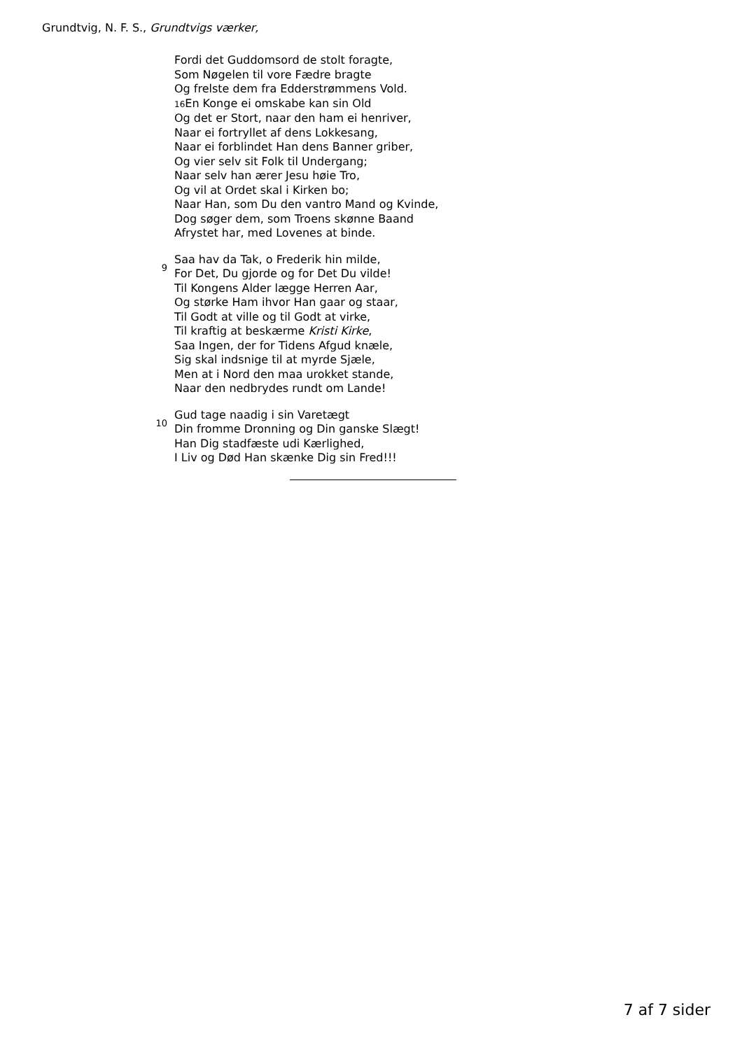Grundtvig, N. F. S., Grundtvigs værker,
Fordi det Guddomsord de stolt foragte,
Som Nøgelen til vore Fædre bragte
Og frelste dem fra Edderstrømmens Vold.
16 En Konge ei omskabe kan sin Old
Og det er Stort, naar den ham ei henriver,
Naar ei fortryllet af dens Lokkesang,
Naar ei forblindet Han dens Banner griber,
Og vier selv sit Folk til Undergang;
Naar selv han ærer Jesu høie Tro,
Og vil at Ordet skal i Kirken bo;
Naar Han, som Du den vantro Mand og Kvinde,
Dog søger dem, som Troens skønne Baand
Afrystet har, med Lovenes at binde.
9
Saa hav da Tak, o Frederik hin milde,
For Det, Du gjorde og for Det Du vilde!
Til Kongens Alder lægge Herren Aar,
Og størke Ham ihvor Han gaar og staar,
Til Godt at ville og til Godt at virke,
Til kraftig at beskærme Kristi Kirke,
Saa Ingen, der for Tidens Afgud knæle,
Sig skal indsnige til at myrde Sjæle,
Men at i Nord den maa urokket stande,
Naar den nedbrydes rundt om Lande!
10
Gud tage naadig i sin Varetægt
Din fromme Dronning og Din ganske Slægt!
Han Dig stadfæste udi Kærlighed,
I Liv og Død Han skænke Dig sin Fred!!!
7 af 7 sider